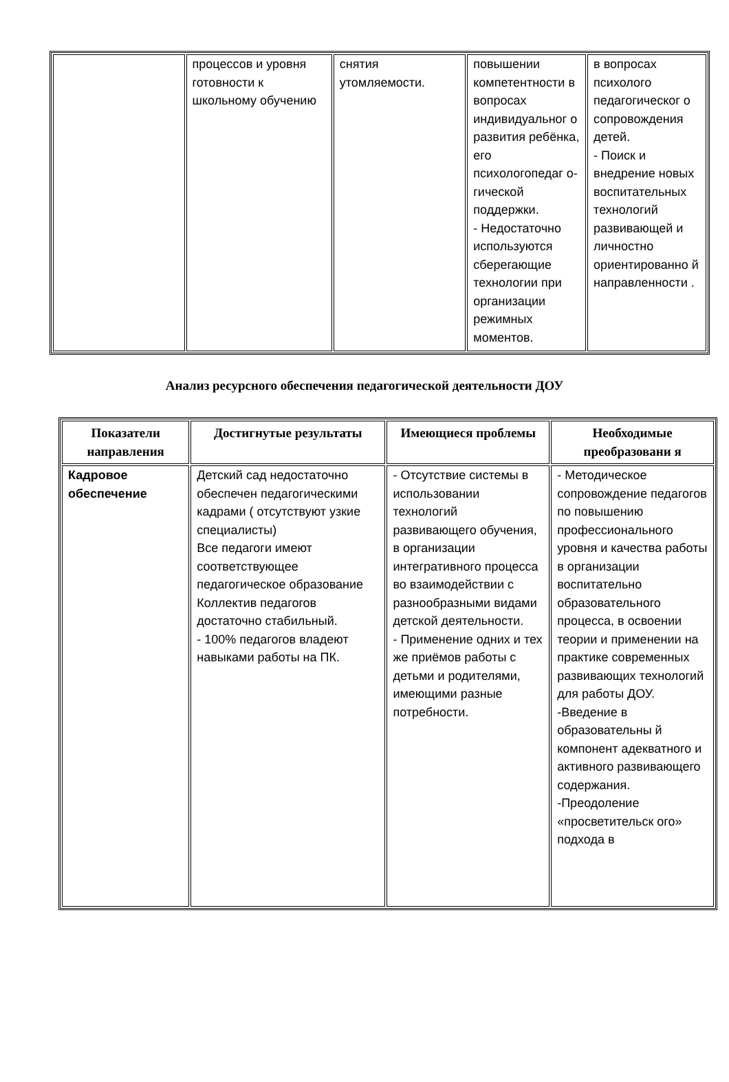| | процессов и уровня готовности к школьному обучению | снятия утомляемости. | повышении компетентности в вопросах индивидуальног о развития ребёнка, его психологопедаг о-гической поддержки. - Недостаточно используются сберегающие технологии при организации режимных моментов. | в вопросах психолого педагогическог о сопровождения детей. - Поиск и внедрение новых воспитательных технологий развивающей и личностно ориентированно й направленности . |
Анализ ресурсного обеспечения педагогической деятельности ДОУ
| Показатели направления | Достигнутые результаты | Имеющиеся проблемы | Необходимые преобразовани я |
| --- | --- | --- | --- |
| Кадровое обеспечение | Детский сад недостаточно обеспечен педагогическими кадрами ( отсутствуют узкие специалисты) Все педагоги имеют соответствующее педагогическое образование Коллектив педагогов достаточно стабильный. - 100% педагогов владеют навыками работы на ПК. | - Отсутствие системы в использовании технологий развивающего обучения, в организации интегративного процесса во взаимодействии с разнообразными видами детской деятельности. - Применение одних и тех же приёмов работы с детьми и родителями, имеющими разные потребности. | - Методическое сопровождение педагогов по повышению профессионального уровня и качества работы в организации воспитательно образовательного процесса, в освоении теории и применении на практике современных развивающих технологий для работы ДОУ. -Введение в образовательны й компонент адекватного и активного развивающего содержания. -Преодоление «просветительск ого» подхода в |